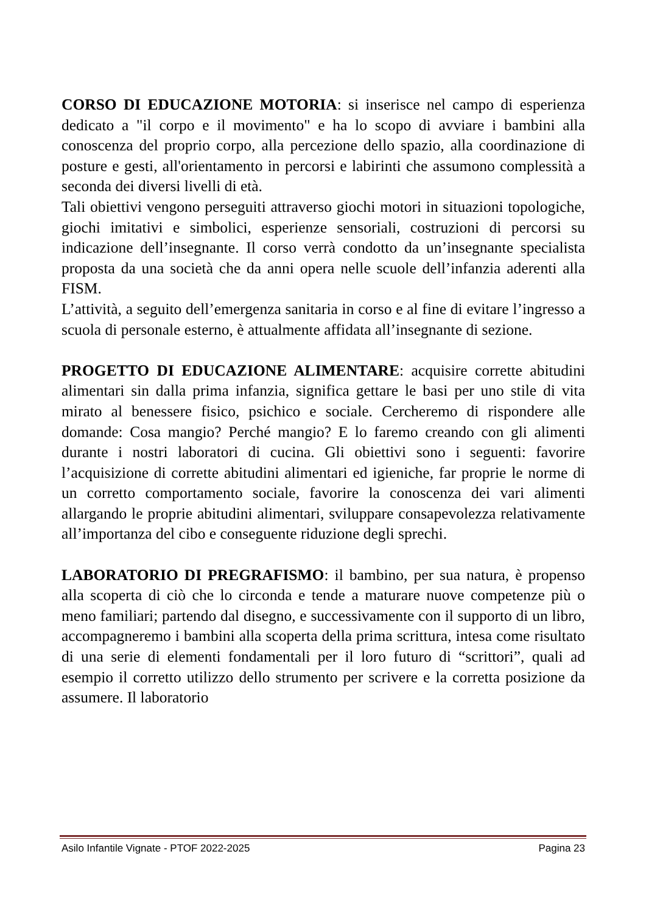CORSO DI EDUCAZIONE MOTORIA: si inserisce nel campo di esperienza dedicato a "il corpo e il movimento" e ha lo scopo di avviare i bambini alla conoscenza del proprio corpo, alla percezione dello spazio, alla coordinazione di posture e gesti, all'orientamento in percorsi e labirinti che assumono complessità a seconda dei diversi livelli di età.
Tali obiettivi vengono perseguiti attraverso giochi motori in situazioni topologiche, giochi imitativi e simbolici, esperienze sensoriali, costruzioni di percorsi su indicazione dell’insegnante. Il corso verrà condotto da un’insegnante specialista proposta da una società che da anni opera nelle scuole dell’infanzia aderenti alla FISM.
L’attività, a seguito dell’emergenza sanitaria in corso e al fine di evitare l’ingresso a scuola di personale esterno, è attualmente affidata all’insegnante di sezione.
PROGETTO DI EDUCAZIONE ALIMENTARE: acquisire corrette abitudini alimentari sin dalla prima infanzia, significa gettare le basi per uno stile di vita mirato al benessere fisico, psichico e sociale. Cercheremo di rispondere alle domande: Cosa mangio? Perché mangio? E lo faremo creando con gli alimenti durante i nostri laboratori di cucina. Gli obiettivi sono i seguenti: favorire l’acquisizione di corrette abitudini alimentari ed igieniche, far proprie le norme di un corretto comportamento sociale, favorire la conoscenza dei vari alimenti allargando le proprie abitudini alimentari, sviluppare consapevolezza relativamente all’importanza del cibo e conseguente riduzione degli sprechi.
LABORATORIO DI PREGRAFISMO: il bambino, per sua natura, è propenso alla scoperta di ciò che lo circonda e tende a maturare nuove competenze più o meno familiari; partendo dal disegno, e successivamente con il supporto di un libro, accompagneremo i bambini alla scoperta della prima scrittura, intesa come risultato di una serie di elementi fondamentali per il loro futuro di “scrittori”, quali ad esempio il corretto utilizzo dello strumento per scrivere e la corretta posizione da assumere. Il laboratorio
Asilo Infantile Vignate - PTOF 2022-2025 Pagina 23